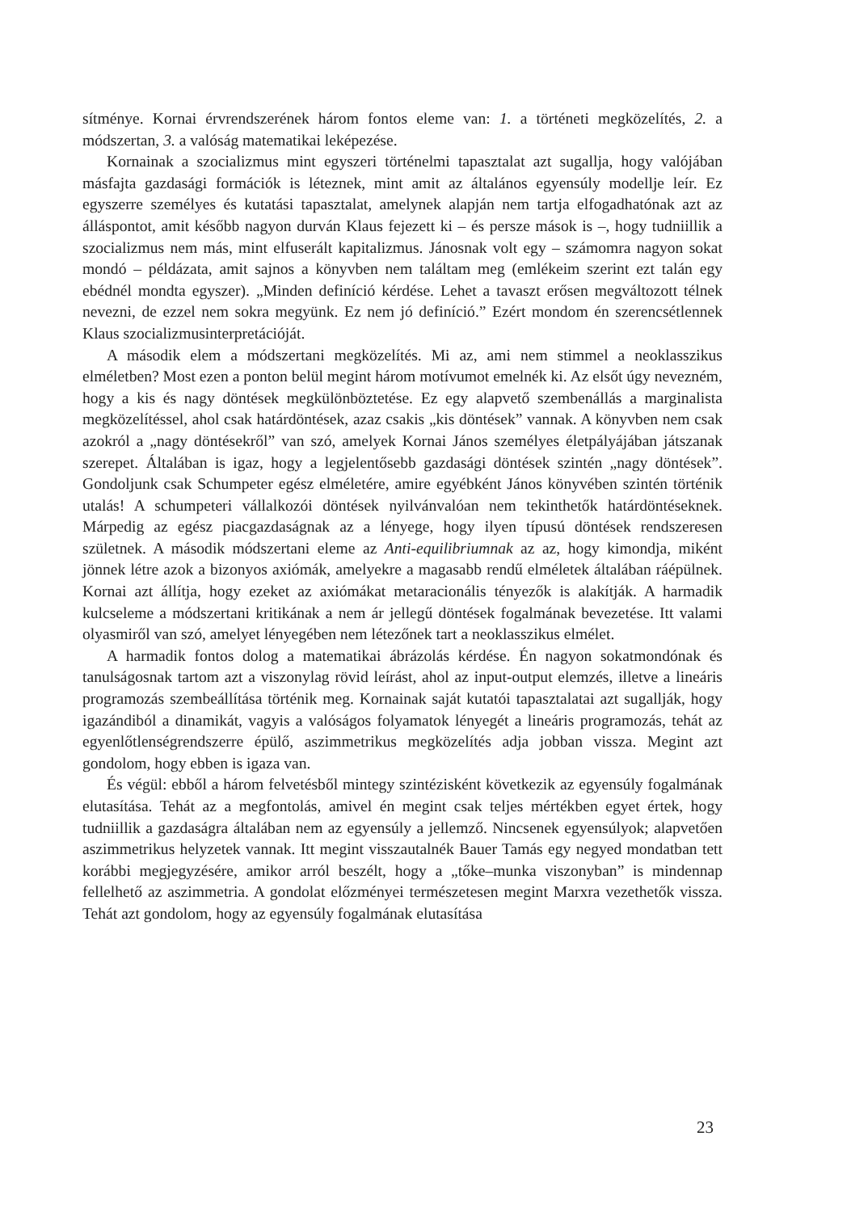sítménye. Kornai érvrendszerének három fontos eleme van: 1. a történeti megközelítés, 2. a módszertan, 3. a valóság matematikai leképezése.
Kornainak a szocializmus mint egyszeri történelmi tapasztalat azt sugallja, hogy valójában másfajta gazdasági formációk is léteznek, mint amit az általános egyensúly modellje leír. Ez egyszerre személyes és kutatási tapasztalat, amelynek alapján nem tartja elfogadhatónak azt az álláspontot, amit később nagyon durván Klaus fejezett ki – és persze mások is –, hogy tudniillik a szocializmus nem más, mint elfuserált kapitalizmus. Jánosnak volt egy – számomra nagyon sokat mondó – példázata, amit sajnos a könyvben nem találtam meg (emlékeim szerint ezt talán egy ebédnél mondta egyszer). „Minden definíció kérdése. Lehet a tavaszt erősen megváltozott télnek nevezni, de ezzel nem sokra megyünk. Ez nem jó definíció.” Ezért mondom én szerencsétlennek Klaus szocializmusinterpretációját.
A második elem a módszertani megközelítés. Mi az, ami nem stimmel a neoklasszikus elméletben? Most ezen a ponton belül megint három motívumot emelnék ki. Az elsőt úgy nevezném, hogy a kis és nagy döntések megkülönböztetése. Ez egy alapvető szembenállás a marginalista megközelítéssel, ahol csak határdöntések, azaz csakis „kis döntések” vannak. A könyvben nem csak azokról a „nagy döntésekről” van szó, amelyek Kornai János személyes életpályájában játszanak szerepet. Általában is igaz, hogy a legjelentősebb gazdasági döntések szintén „nagy döntések”. Gondoljunk csak Schumpeter egész elméletére, amire egyébként János könyvében szintén történik utalás! A schumpeteri vállalkozói döntések nyilvánvalóan nem tekinthetők határdöntéseknek. Márpedig az egész piacgazdaságnak az a lényege, hogy ilyen típusú döntések rendszeresen születnek. A második módszertani eleme az Anti-equilibriumnak az az, hogy kimondja, miként jönnek létre azok a bizonyos axiómák, amelyekre a magasabb rendű elméletek általában ráépülnek. Kornai azt állítja, hogy ezeket az axiómákat metaracionális tényezők is alakítják. A harmadik kulcseleme a módszertani kritikának a nem ár jellegű döntések fogalmának bevezetése. Itt valami olyasmiről van szó, amelyet lényegében nem létezőnek tart a neoklasszikus elmélet.
A harmadik fontos dolog a matematikai ábrázolás kérdése. Én nagyon sokatmondónak és tanulságosnak tartom azt a viszonylag rövid leírást, ahol az input-output elemzés, illetve a lineáris programozás szembeállítása történik meg. Kornainak saját kutatói tapasztalatai azt sugallják, hogy igazándiból a dinamikát, vagyis a valóságos folyamatok lényegét a lineáris programozás, tehát az egyenlőtlenségrendszerre épülő, aszimmetrikus megközelítés adja jobban vissza. Megint azt gondolom, hogy ebben is igaza van.
És végül: ebből a három felvetésből mintegy szintézisként következik az egyensúly fogalmának elutasítása. Tehát az a megfontolás, amivel én megint csak teljes mértékben egyet értek, hogy tudniillik a gazdaságra általában nem az egyensúly a jellemző. Nincsenek egyensúlyok; alapvetően aszimmetrikus helyzetek vannak. Itt megint visszautalnék Bauer Tamás egy negyed mondatban tett korábbi megjegyzésére, amikor arról beszélt, hogy a „tőke–munka viszonyban” is mindennap fellelhető az aszimmetria. A gondolat előzményei természetesen megint Marxra vezethetők vissza. Tehát azt gondolom, hogy az egyensúly fogalmának elutasítása
23